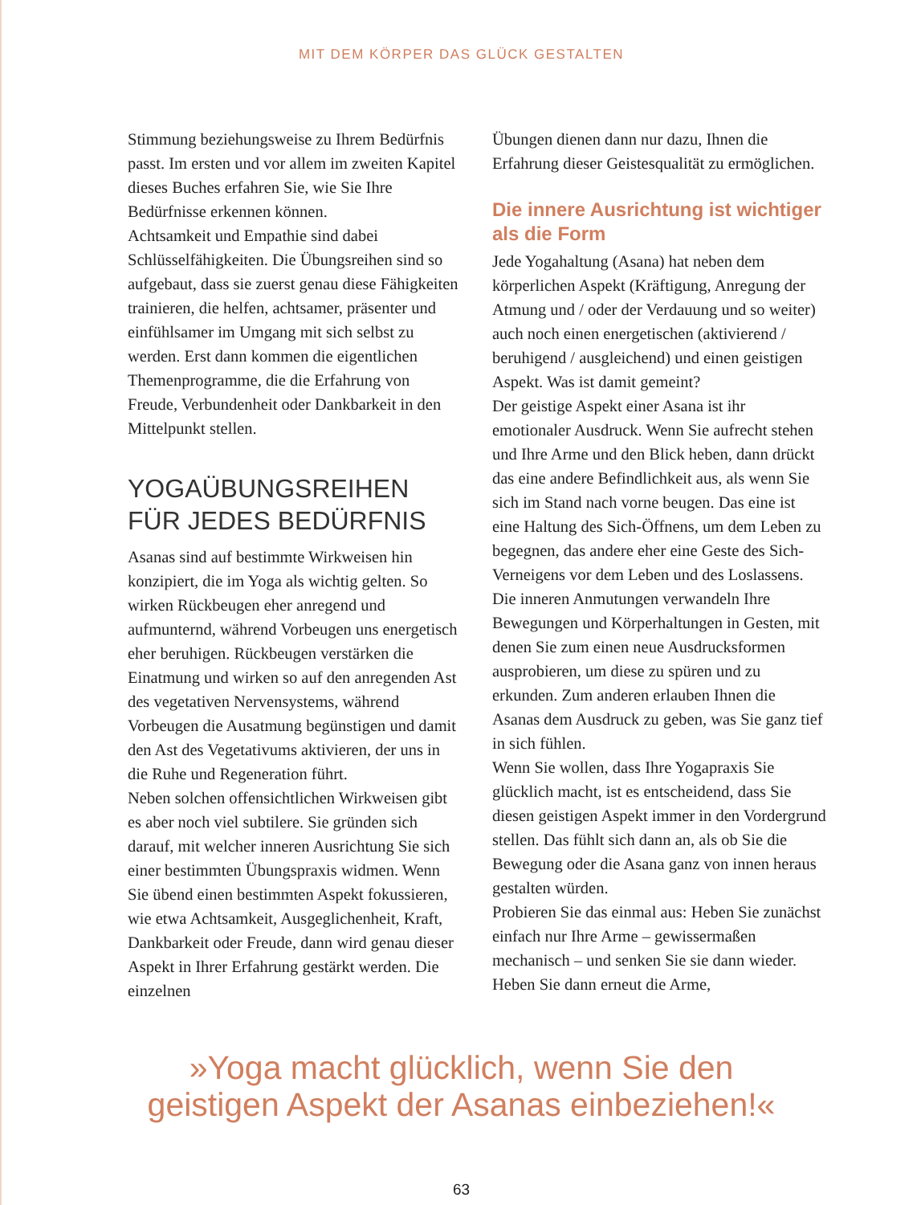MIT DEM KÖRPER DAS GLÜCK GESTALTEN
Stimmung beziehungsweise zu Ihrem Bedürfnis passt. Im ersten und vor allem im zweiten Kapitel dieses Buches erfahren Sie, wie Sie Ihre Bedürfnisse erkennen können.
Achtsamkeit und Empathie sind dabei Schlüsselfähigkeiten. Die Übungsreihen sind so aufgebaut, dass sie zuerst genau diese Fähigkeiten trainieren, die helfen, achtsamer, präsenter und einfühlsamer im Umgang mit sich selbst zu werden. Erst dann kommen die eigentlichen Themenprogramme, die die Erfahrung von Freude, Verbundenheit oder Dankbarkeit in den Mittelpunkt stellen.
YOGAÜBUNGSREIHEN FÜR JEDES BEDÜRFNIS
Asanas sind auf bestimmte Wirkweisen hin konzipiert, die im Yoga als wichtig gelten. So wirken Rückbeugen eher anregend und aufmunternd, während Vorbeugen uns energetisch eher beruhigen. Rückbeugen verstärken die Einatmung und wirken so auf den anregenden Ast des vegetativen Nervensystems, während Vorbeugen die Ausatmung begünstigen und damit den Ast des Vegetativums aktivieren, der uns in die Ruhe und Regeneration führt.
Neben solchen offensichtlichen Wirkweisen gibt es aber noch viel subtilere. Sie gründen sich darauf, mit welcher inneren Ausrichtung Sie sich einer bestimmten Übungspraxis widmen. Wenn Sie übend einen bestimmten Aspekt fokussieren, wie etwa Achtsamkeit, Ausgeglichenheit, Kraft, Dankbarkeit oder Freude, dann wird genau dieser Aspekt in Ihrer Erfahrung gestärkt werden. Die einzelnen
Übungen dienen dann nur dazu, Ihnen die Erfahrung dieser Geistesqualität zu ermöglichen.
Die innere Ausrichtung ist wichtiger als die Form
Jede Yogahaltung (Asana) hat neben dem körperlichen Aspekt (Kräftigung, Anregung der Atmung und / oder der Verdauung und so weiter) auch noch einen energetischen (aktivierend / beruhigend / ausgleichend) und einen geistigen Aspekt. Was ist damit gemeint?
Der geistige Aspekt einer Asana ist ihr emotionaler Ausdruck. Wenn Sie aufrecht stehen und Ihre Arme und den Blick heben, dann drückt das eine andere Befindlichkeit aus, als wenn Sie sich im Stand nach vorne beugen. Das eine ist eine Haltung des Sich-Öffnens, um dem Leben zu begegnen, das andere eher eine Geste des Sich-Verneigens vor dem Leben und des Loslassens. Die inneren Anmutungen verwandeln Ihre Bewegungen und Körperhaltungen in Gesten, mit denen Sie zum einen neue Ausdrucksformen ausprobieren, um diese zu spüren und zu erkunden. Zum anderen erlauben Ihnen die Asanas dem Ausdruck zu geben, was Sie ganz tief in sich fühlen.
Wenn Sie wollen, dass Ihre Yogapraxis Sie glücklich macht, ist es entscheidend, dass Sie diesen geistigen Aspekt immer in den Vordergrund stellen. Das fühlt sich dann an, als ob Sie die Bewegung oder die Asana ganz von innen heraus gestalten würden.
Probieren Sie das einmal aus: Heben Sie zunächst einfach nur Ihre Arme – gewissermaßen mechanisch – und senken Sie sie dann wieder. Heben Sie dann erneut die Arme,
»Yoga macht glücklich, wenn Sie den
geistigen Aspekt der Asanas einbeziehen!«
63